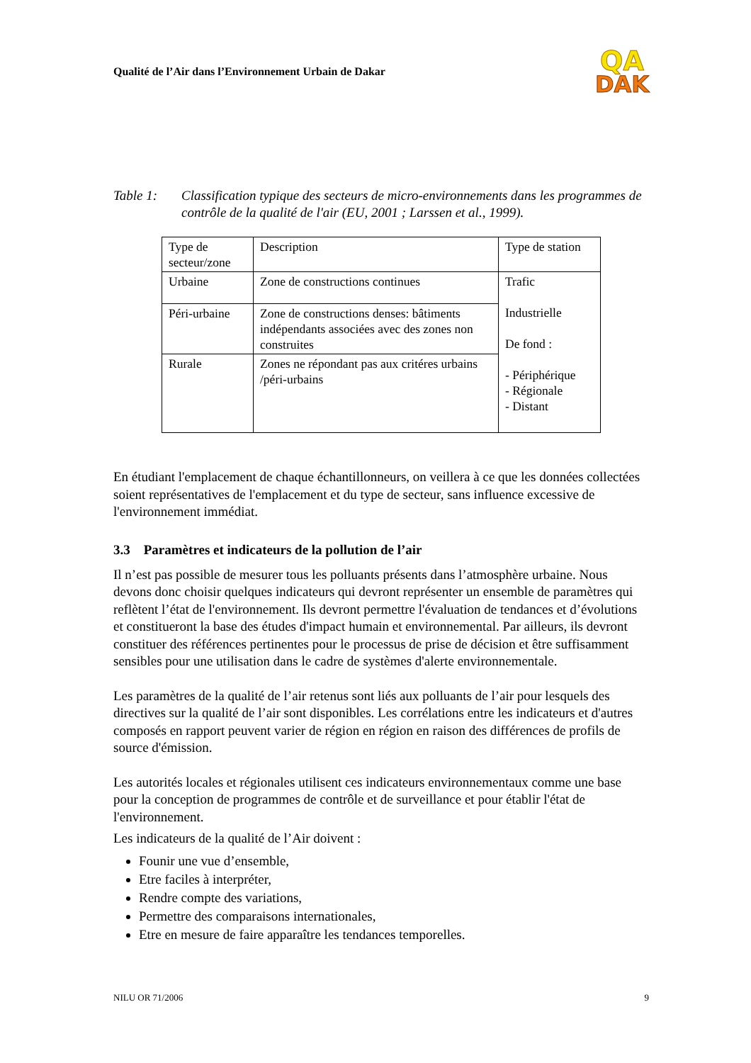Qualité de l’Air dans l’Environnement Urbain de Dakar
QA
DAK
Table 1: Classification typique des secteurs de micro-environnements dans les programmes de contrôle de la qualité de l'air (EU, 2001 ; Larssen et al., 1999).
| Type de secteur/zone | Description | Type de station |
| Urbaine | Zone de constructions continues | Trafic Industrielle De fond : - Périphérique - Régionale - Distant |
| Péri-urbaine | Zone de constructions denses: bâtiments indépendants associées avec des zones non construites | |
| Rurale | Zones ne répondant pas aux critéres urbains /péri-urbains | |
En étudiant l'emplacement de chaque échantillonneurs, on veillera à ce que les données collectées soient représentatives de l'emplacement et du type de secteur, sans influence excessive de l'environnement immédiat.
3.3 Paramètres et indicateurs de la pollution de l’air
Il n’est pas possible de mesurer tous les polluants présents dans l’atmosphère urbaine. Nous devons donc choisir quelques indicateurs qui devront représenter un ensemble de paramètres qui reflètent l’état de l'environnement. Ils devront permettre l'évaluation de tendances et d’évolutions et constitueront la base des études d'impact humain et environnemental. Par ailleurs, ils devront constituer des références pertinentes pour le processus de prise de décision et être suffisamment sensibles pour une utilisation dans le cadre de systèmes d'alerte environnementale.
Les paramètres de la qualité de l’air retenus sont liés aux polluants de l’air pour lesquels des directives sur la qualité de l’air sont disponibles. Les corrélations entre les indicateurs et d'autres composés en rapport peuvent varier de région en région en raison des différences de profils de source d'émission.
Les autorités locales et régionales utilisent ces indicateurs environnementaux comme une base pour la conception de programmes de contrôle et de surveillance et pour établir l'état de l'environnement.
Les indicateurs de la qualité de l’Air doivent :
Founir une vue d’ensemble,
Etre faciles à interpréter,
Rendre compte des variations,
Permettre des comparaisons internationales,
Etre en mesure de faire apparaître les tendances temporelles.
NILU OR 71/2006 9